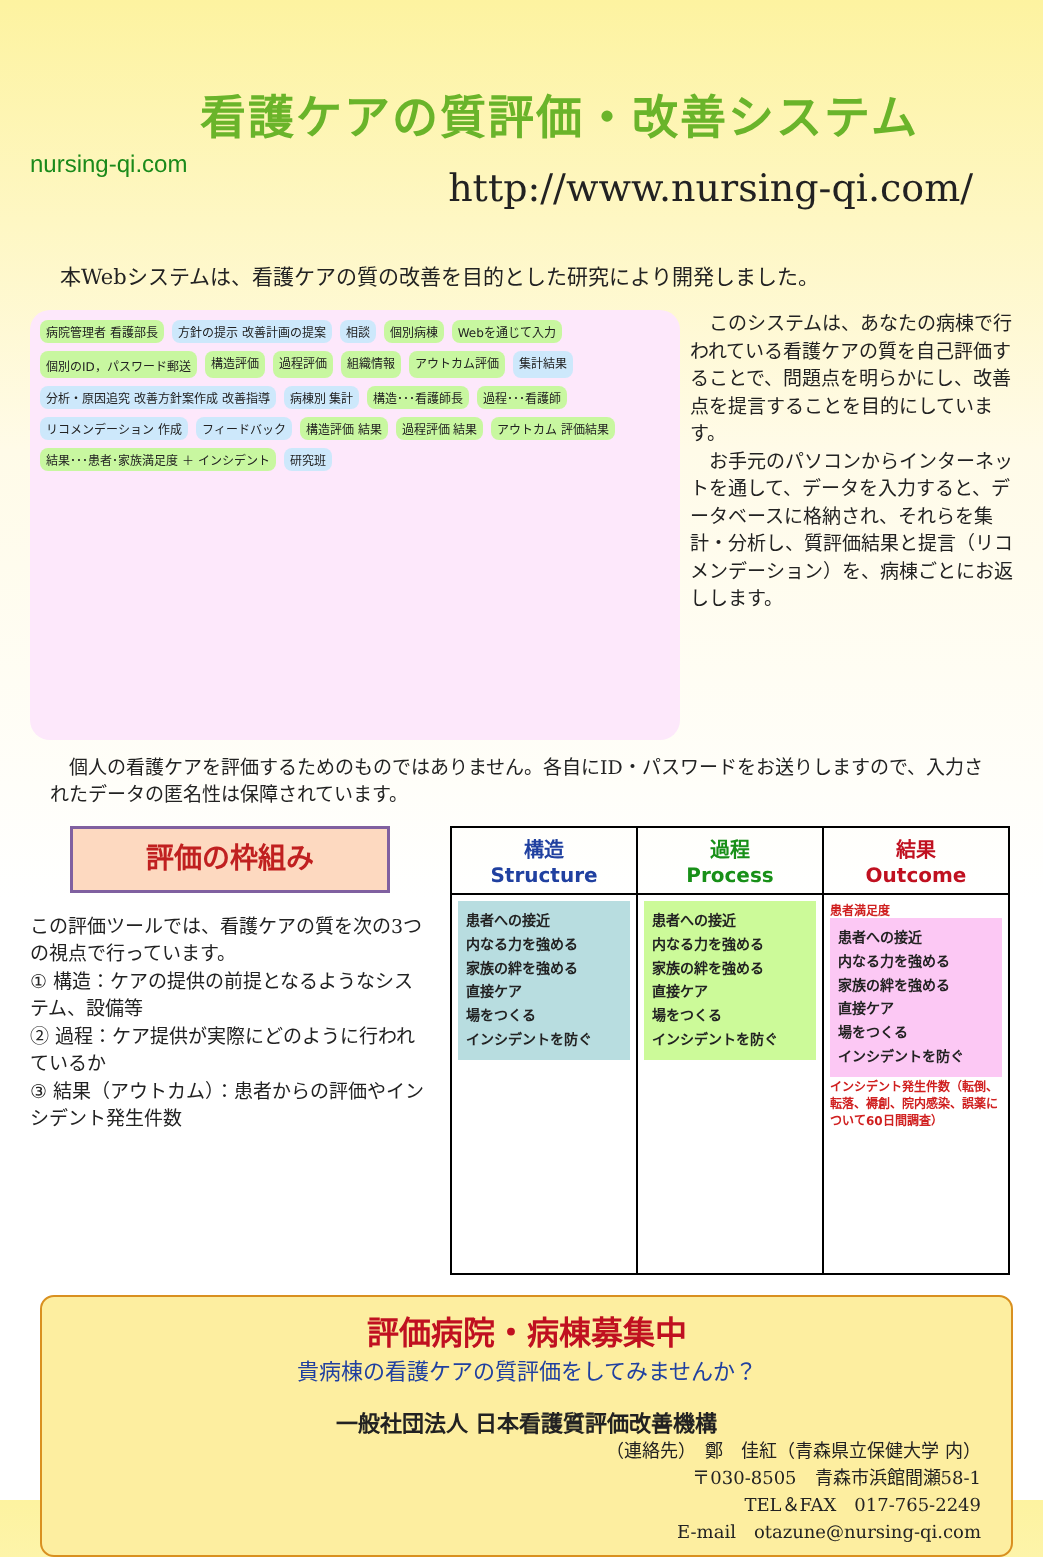nursing-qi.com
看護ケアの質評価・改善システム
http://www.nursing-qi.com/
本Webシステムは、看護ケアの質の改善を目的とした研究により開発しました。
病院管理者 看護部長 方針の提示 改善計画の提案 相談 個別病棟 Webを通じて入力 個別のID，パスワード郵送 構造評価 過程評価 組織情報 アウトカム評価 集計結果 分析・原因追究 改善方針案作成 改善指導 病棟別 集計 構造･･･看護師長 過程･･･看護師 リコメンデーション 作成 フィードバック 構造評価 結果 過程評価 結果 アウトカム 評価結果 結果･･･患者･家族満足度 ＋ インシデント 研究班
　このシステムは、あなたの病棟で行われている看護ケアの質を自己評価することで、問題点を明らかにし、改善点を提言することを目的にしています。
　お手元のパソコンからインターネットを通して、データを入力すると、データベースに格納され、それらを集計・分析し、質評価結果と提言（リコメンデーション）を、病棟ごとにお返しします。
　個人の看護ケアを評価するためのものではありません。各自にID・パスワードをお送りしますので、入力されたデータの匿名性は保障されています。
評価の枠組み
この評価ツールでは、看護ケアの質を次の3つの視点で行っています。
① 構造：ケアの提供の前提となるようなシステム、設備等
② 過程：ケア提供が実際にどのように行われているか
③ 結果（アウトカム）：患者からの評価やインシデント発生件数
| 構造 Structure | 過程 Process | 結果 Outcome |
| --- | --- | --- |
| 患者への接近 内なる力を強める 家族の絆を強める 直接ケア 場をつくる インシデントを防ぐ | 患者への接近 内なる力を強める 家族の絆を強める 直接ケア 場をつくる インシデントを防ぐ | 患者満足度 患者への接近 内なる力を強める 家族の絆を強める 直接ケア 場をつくる インシデントを防ぐ インシデント発生件数（転倒、転落、褥創、院内感染、誤薬について60日間調査） |
評価病院・病棟募集中
貴病棟の看護ケアの質評価をしてみませんか？
一般社団法人 日本看護質評価改善機構
（連絡先）　鄭　佳紅（青森県立保健大学 内）
〒030-8505　青森市浜館間瀬58-1
TEL＆FAX　017-765-2249
E-mail　otazune@nursing-qi.com